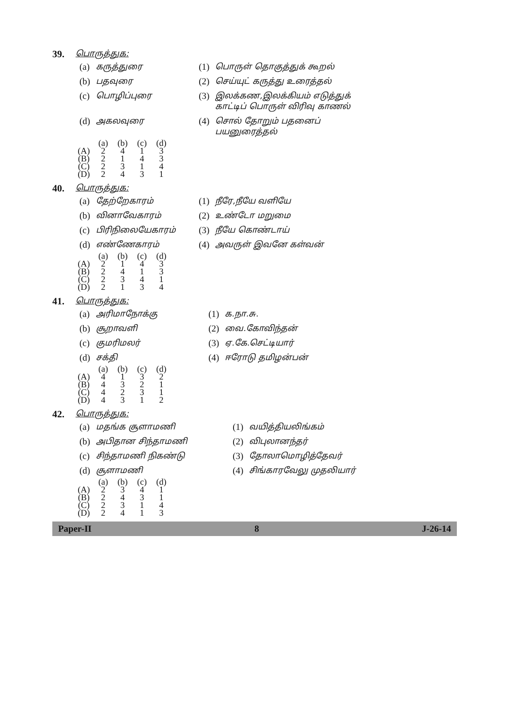39. பொருத்துக:
| (a) | கருத்துரை | (1) | பொருள் தொகுத்துக் கூறல் |
| (b) | பதவுரை | (2) | செய்யுட் கருத்து உரைத்தல் |
| (c) | பொழிப்புரை | (3) | இலக்கண,இலக்கியம் எடுத்துக் காட்டிப் பொருள் விரிவு காணல் |
| (d) | அகலவுரை | (4) | சொல் தோறும் பதனைப் பயனுரைத்தல் |
| | (a) | (b) | (c) | (d) |
| --- | --- | --- | --- | --- |
| (A) | 2 | 4 | 1 | 3 |
| (B) | 2 | 1 | 4 | 3 |
| (C) | 2 | 3 | 1 | 4 |
| (D) | 2 | 4 | 3 | 1 |
40. பொருத்துக:
| (a) | தேற்றேகாரம் | (1) | நீரே,நீயே வளியே |
| (b) | வினாவேகாரம் | (2) | உண்டோ மறுமை |
| (c) | பிரிநிலையேகாரம் | (3) | நீயே கொண்டாய் |
| (d) | எண்ணேகாரம் | (4) | அவருள் இவனே கள்வன் |
| | (a) | (b) | (c) | (d) |
| --- | --- | --- | --- | --- |
| (A) | 2 | 1 | 4 | 3 |
| (B) | 2 | 4 | 1 | 3 |
| (C) | 2 | 3 | 4 | 1 |
| (D) | 2 | 1 | 3 | 4 |
41. பொருத்துக:
| (a) | அரிமாநோக்கு | (1) | க.நா.சு. |
| (b) | சூறாவளி | (2) | வை.கோவிந்தன் |
| (c) | குமரிமலர் | (3) | ஏ.கே.செட்டியார் |
| (d) | சக்தி | (4) | ஈரோடு தமிழன்பன் |
| | (a) | (b) | (c) | (d) |
| --- | --- | --- | --- | --- |
| (A) | 4 | 1 | 3 | 2 |
| (B) | 4 | 3 | 2 | 1 |
| (C) | 4 | 2 | 3 | 1 |
| (D) | 4 | 3 | 1 | 2 |
42. பொருத்துக:
| (a) | மதங்க சூளாமணி | (1) | வயித்தியலிங்கம் |
| (b) | அபிதான சிந்தாமணி | (2) | விபுலானந்தர் |
| (c) | சிந்தாமணி நிகண்டு | (3) | தோலாமொழித்தேவர் |
| (d) | சூளாமணி | (4) | சிங்காரவேலு முதலியார் |
| | (a) | (b) | (c) | (d) |
| --- | --- | --- | --- | --- |
| (A) | 2 | 3 | 4 | 1 |
| (B) | 2 | 4 | 3 | 1 |
| (C) | 2 | 3 | 1 | 4 |
| (D) | 2 | 4 | 1 | 3 |
Paper-II 8 J-26-14